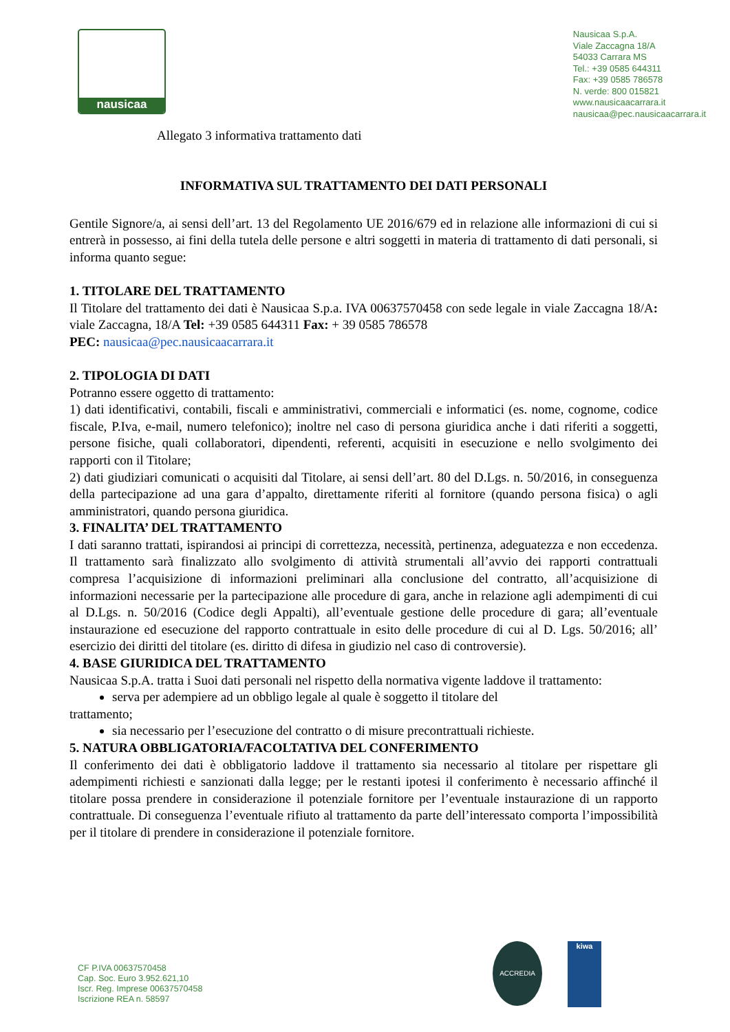nausicaa
Nausicaa S.p.A.
Viale Zaccagna 18/A
54033 Carrara MS
Tel.: +39 0585 644311
Fax: +39 0585 786578
N. verde: 800 015821
www.nausicaacarrara.it
nausicaa@pec.nausicaacarrara.it
Allegato 3 informativa trattamento dati
INFORMATIVA SUL TRATTAMENTO DEI DATI PERSONALI
Gentile Signore/a, ai sensi dell’art. 13 del Regolamento UE 2016/679 ed in relazione alle informazioni di cui si entrerà in possesso, ai fini della tutela delle persone e altri soggetti in materia di trattamento di dati personali, si informa quanto segue:
1. TITOLARE DEL TRATTAMENTO
Il Titolare del trattamento dei dati è Nausicaa S.p.a. IVA 00637570458 con sede legale in viale Zaccagna 18/A: viale Zaccagna, 18/A Tel: +39 0585 644311 Fax: + 39 0585 786578
PEC: nausicaa@pec.nausicaacarrara.it
2. TIPOLOGIA DI DATI
Potranno essere oggetto di trattamento:
1) dati identificativi, contabili, fiscali e amministrativi, commerciali e informatici (es. nome, cognome, codice fiscale, P.Iva, e-mail, numero telefonico); inoltre nel caso di persona giuridica anche i dati riferiti a soggetti, persone fisiche, quali collaboratori, dipendenti, referenti, acquisiti in esecuzione e nello svolgimento dei rapporti con il Titolare;
2) dati giudiziari comunicati o acquisiti dal Titolare, ai sensi dell’art. 80 del D.Lgs. n. 50/2016, in conseguenza della partecipazione ad una gara d’appalto, direttamente riferiti al fornitore (quando persona fisica) o agli amministratori, quando persona giuridica.
3. FINALITA’ DEL TRATTAMENTO
I dati saranno trattati, ispirandosi ai principi di correttezza, necessità, pertinenza, adeguatezza e non eccedenza. Il trattamento sarà finalizzato allo svolgimento di attività strumentali all’avvio dei rapporti contrattuali compresa l’acquisizione di informazioni preliminari alla conclusione del contratto, all’acquisizione di informazioni necessarie per la partecipazione alle procedure di gara, anche in relazione agli adempimenti di cui al D.Lgs. n. 50/2016 (Codice degli Appalti), all’eventuale gestione delle procedure di gara; all’eventuale instaurazione ed esecuzione del rapporto contrattuale in esito delle procedure di cui al D. Lgs. 50/2016; all’ esercizio dei diritti del titolare (es. diritto di difesa in giudizio nel caso di controversie).
4. BASE GIURIDICA DEL TRATTAMENTO
Nausicaa S.p.A. tratta i Suoi dati personali nel rispetto della normativa vigente laddove il trattamento:
serva per adempiere ad un obbligo legale al quale è soggetto il titolare del
trattamento;
sia necessario per l’esecuzione del contratto o di misure precontrattuali richieste.
5. NATURA OBBLIGATORIA/FACOLTATIVA DEL CONFERIMENTO
Il conferimento dei dati è obbligatorio laddove il trattamento sia necessario al titolare per rispettare gli adempimenti richiesti e sanzionati dalla legge; per le restanti ipotesi il conferimento è necessario affinché il titolare possa prendere in considerazione il potenziale fornitore per l’eventuale instaurazione di un rapporto contrattuale. Di conseguenza l’eventuale rifiuto al trattamento da parte dell’interessato comporta l’impossibilità per il titolare di prendere in considerazione il potenziale fornitore.
CF P.IVA 00637570458
Cap. Soc. Euro 3.952.621,10
Iscr. Reg. Imprese 00637570458
Iscrizione REA n. 58597
ACCREDIA kiwa